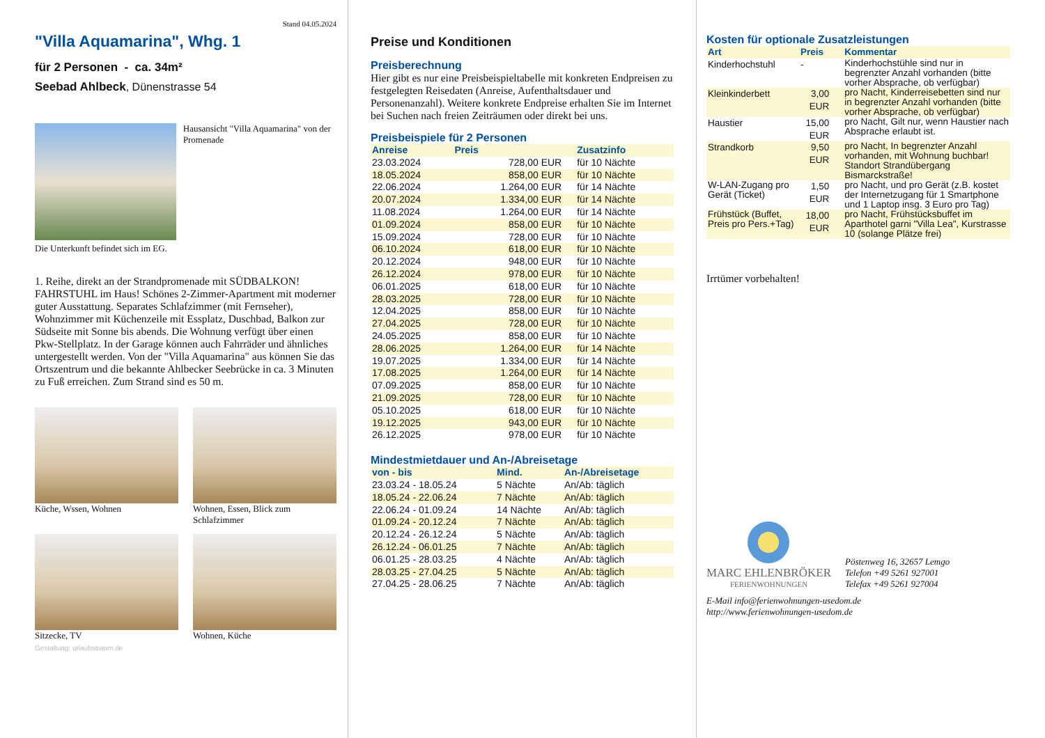Stand 04.05.2024
"Villa Aquamarina", Whg. 1
für 2 Personen - ca. 34m²
Seebad Ahlbeck, Dünenstrasse 54
Hausansicht "Villa Aquamarina" von der Promenade
Die Unterkunft befindet sich im EG.
1. Reihe, direkt an der Strandpromenade mit SÜDBALKON! FAHRSTUHL im Haus! Schönes 2-Zimmer-Apartment mit moderner guter Ausstattung. Separates Schlafzimmer (mit Fernseher), Wohnzimmer mit Küchenzeile mit Essplatz, Duschbad, Balkon zur Südseite mit Sonne bis abends. Die Wohnung verfügt über einen Pkw-Stellplatz. In der Garage können auch Fahrräder und ähnliches untergestellt werden. Von der "Villa Aquamarina" aus können Sie das Ortszentrum und die bekannte Ahlbecker Seebrücke in ca. 3 Minuten zu Fuß erreichen. Zum Strand sind es 50 m.
Küche, Wssen, Wohnen
Wohnen, Essen, Blick zum Schlafzimmer
Sitzecke, TV
Wohnen, Küche
Gestaltung: urlaubstraum.de
Preise und Konditionen
Preisberechnung
Hier gibt es nur eine Preisbeispieltabelle mit konkreten Endpreisen zu festgelegten Reisedaten (Anreise, Aufenthaltsdauer und Personenanzahl). Weitere konkrete Endpreise erhalten Sie im Internet bei Suchen nach freien Zeiträumen oder direkt bei uns.
Preisbeispiele für 2 Personen
| Anreise | Preis | Zusatzinfo |
| --- | --- | --- |
| 23.03.2024 | 728,00 EUR | für 10 Nächte |
| 18.05.2024 | 858,00 EUR | für 10 Nächte |
| 22.06.2024 | 1.264,00 EUR | für 14 Nächte |
| 20.07.2024 | 1.334,00 EUR | für 14 Nächte |
| 11.08.2024 | 1.264,00 EUR | für 14 Nächte |
| 01.09.2024 | 858,00 EUR | für 10 Nächte |
| 15.09.2024 | 728,00 EUR | für 10 Nächte |
| 06.10.2024 | 618,00 EUR | für 10 Nächte |
| 20.12.2024 | 948,00 EUR | für 10 Nächte |
| 26.12.2024 | 978,00 EUR | für 10 Nächte |
| 06.01.2025 | 618,00 EUR | für 10 Nächte |
| 28.03.2025 | 728,00 EUR | für 10 Nächte |
| 12.04.2025 | 858,00 EUR | für 10 Nächte |
| 27.04.2025 | 728,00 EUR | für 10 Nächte |
| 24.05.2025 | 858,00 EUR | für 10 Nächte |
| 28.06.2025 | 1.264,00 EUR | für 14 Nächte |
| 19.07.2025 | 1.334,00 EUR | für 14 Nächte |
| 17.08.2025 | 1.264,00 EUR | für 14 Nächte |
| 07.09.2025 | 858,00 EUR | für 10 Nächte |
| 21.09.2025 | 728,00 EUR | für 10 Nächte |
| 05.10.2025 | 618,00 EUR | für 10 Nächte |
| 19.12.2025 | 943,00 EUR | für 10 Nächte |
| 26.12.2025 | 978,00 EUR | für 10 Nächte |
Mindestmietdauer und An-/Abreisetage
| von - bis | Mind. | An-/Abreisetage |
| --- | --- | --- |
| 23.03.24 - 18.05.24 | 5 Nächte | An/Ab: täglich |
| 18.05.24 - 22.06.24 | 7 Nächte | An/Ab: täglich |
| 22.06.24 - 01.09.24 | 14 Nächte | An/Ab: täglich |
| 01.09.24 - 20.12.24 | 7 Nächte | An/Ab: täglich |
| 20.12.24 - 26.12.24 | 5 Nächte | An/Ab: täglich |
| 26.12.24 - 06.01.25 | 7 Nächte | An/Ab: täglich |
| 06.01.25 - 28.03.25 | 4 Nächte | An/Ab: täglich |
| 28.03.25 - 27.04.25 | 5 Nächte | An/Ab: täglich |
| 27.04.25 - 28.06.25 | 7 Nächte | An/Ab: täglich |
Kosten für optionale Zusatzleistungen
| Art | Preis | Kommentar |
| --- | --- | --- |
| Kinderhochstuhl | - | Kinderhochstühle sind nur in begrenzter Anzahl vorhanden (bitte vorher Absprache, ob verfügbar) |
| Kleinkinderbett | 3,00 EUR | pro Nacht, Kinderreisebetten sind nur in begrenzter Anzahl vorhanden (bitte vorher Absprache, ob verfügbar) |
| Haustier | 15,00 EUR | pro Nacht, Gilt nur, wenn Haustier nach Absprache erlaubt ist. |
| Strandkorb | 9,50 EUR | pro Nacht, In begrenzter Anzahl vorhanden, mit Wohnung buchbar! Standort Strandübergang Bismarckstraße! |
| W-LAN-Zugang pro Gerät (Ticket) | 1,50 EUR | pro Nacht, und pro Gerät (z.B. kostet der Internetzugang für 1 Smartphone und 1 Laptop insg. 3 Euro pro Tag) |
| Frühstück (Buffet, Preis pro Pers.+Tag) | 18,00 EUR | pro Nacht, Frühstücksbuffet im Aparthotel garni "Villa Lea", Kurstrasse 10 (solange Plätze frei) |
Irrtümer vorbehalten!
MARC EHLENBRÖKER
FERIENWOHNUNGEN
Pöstenweg 16, 32657 Lemgo
Telefon +49 5261 927001
Telefax +49 5261 927004
E-Mail info@ferienwohnungen-usedom.de
http://www.ferienwohnungen-usedom.de